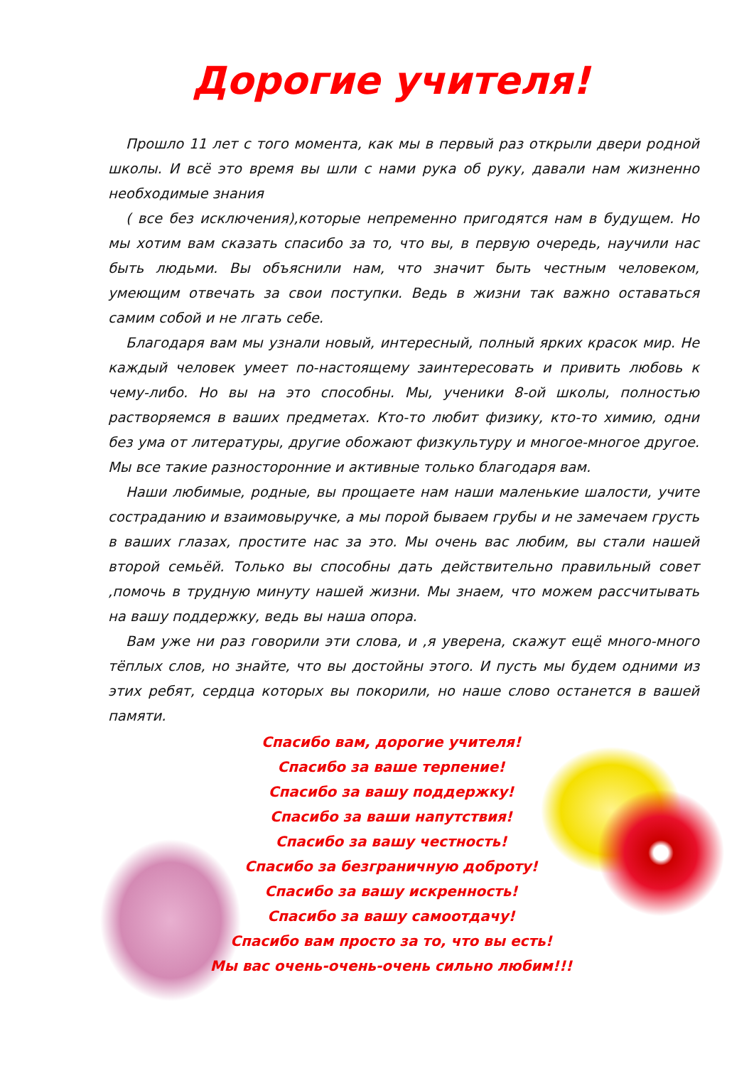Дорогие учителя!
Прошло 11 лет с того момента, как мы в первый раз открыли двери родной школы. И всё это время вы шли с нами рука об руку, давали нам жизненно необходимые знания
( все без исключения),которые непременно пригодятся нам в будущем. Но мы хотим вам сказать спасибо за то, что вы, в первую очередь, научили нас быть людьми. Вы объяснили нам, что значит быть честным человеком, умеющим отвечать за свои поступки. Ведь в жизни так важно оставаться самим собой и не лгать себе.
Благодаря вам мы узнали новый, интересный, полный ярких красок мир. Не каждый человек умеет по-настоящему заинтересовать и привить любовь к чему-либо. Но вы на это способны. Мы, ученики 8-ой школы, полностью растворяемся в ваших предметах. Кто-то любит физику, кто-то химию, одни без ума от литературы, другие обожают физкультуру и многое-многое другое. Мы все такие разносторонние и активные только благодаря вам.
Наши любимые, родные, вы прощаете нам наши маленькие шалости, учите состраданию и взаимовыручке, а мы порой бываем грубы и не замечаем грусть в ваших глазах, простите нас за это. Мы очень вас любим, вы стали нашей второй семьёй. Только вы способны дать действительно правильный совет ,помочь в трудную минуту нашей жизни. Мы знаем, что можем рассчитывать на вашу поддержку, ведь вы наша опора.
Вам уже ни раз говорили эти слова, и ,я уверена, скажут ещё много-много тёплых слов, но знайте, что вы достойны этого. И пусть мы будем одними из этих ребят, сердца которых вы покорили, но наше слово останется в вашей памяти.
Спасибо вам, дорогие учителя!
Спасибо за ваше терпение!
Спасибо за вашу поддержку!
Спасибо за ваши напутствия!
Спасибо за вашу честность!
Спасибо за безграничную доброту!
Спасибо за вашу искренность!
Спасибо за вашу самоотдачу!
Спасибо вам просто за то, что вы есть!
Мы вас очень-очень-очень сильно любим!!!